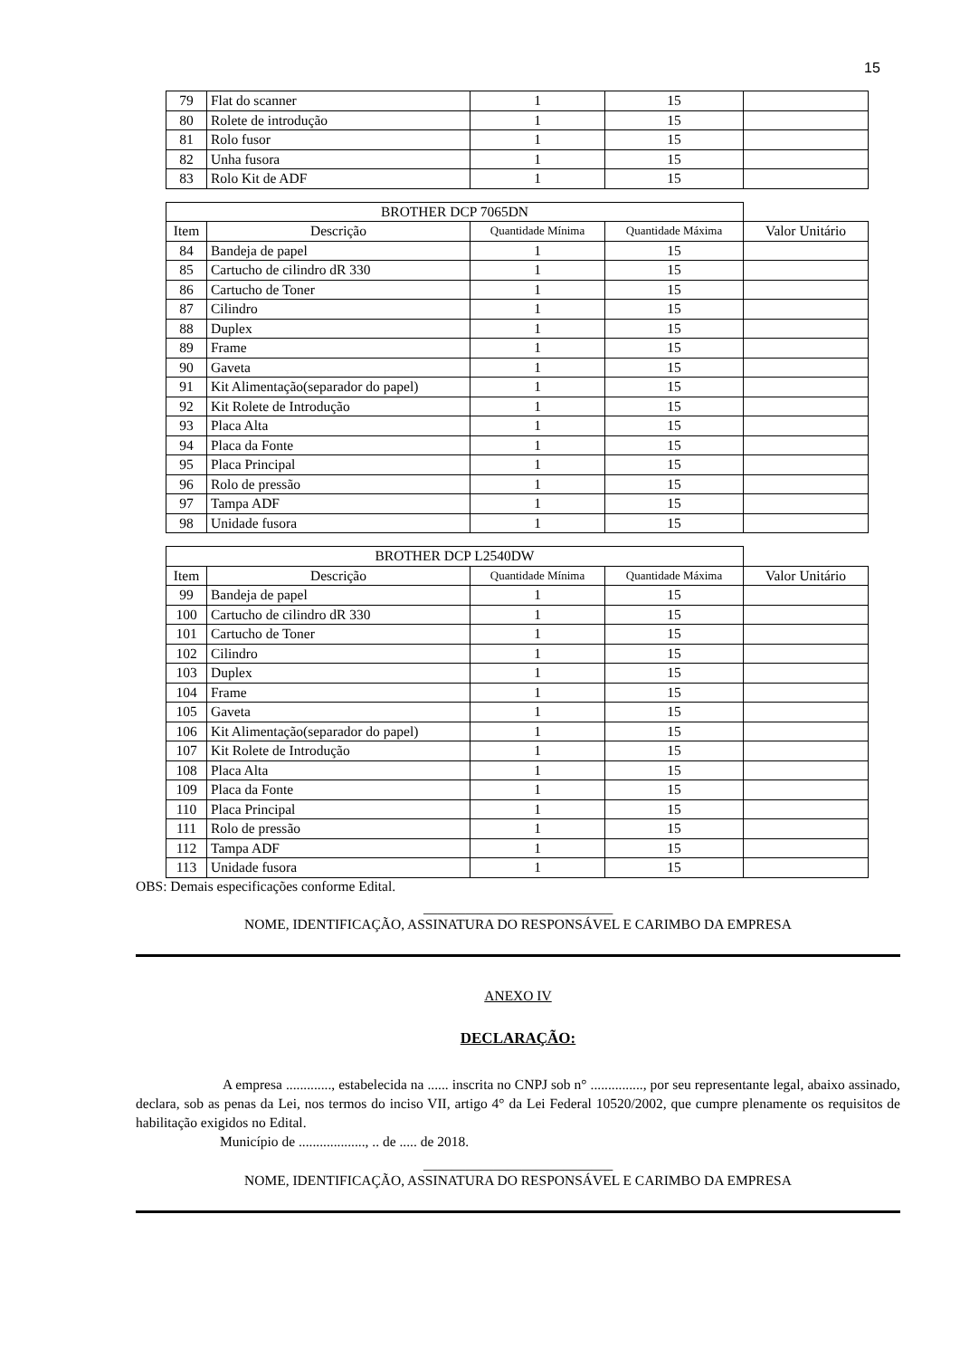15
| 79 | Flat do scanner | 1 | 15 | |
| 80 | Rolete de introdução | 1 | 15 | |
| 81 | Rolo fusor | 1 | 15 | |
| 82 | Unha fusora | 1 | 15 | |
| 83 | Rolo Kit de ADF | 1 | 15 | |
| BROTHER DCP 7065DN | | | | |
| --- | --- | --- | --- | --- |
| Item | Descrição | Quantidade Mínima | Quantidade Máxima | Valor Unitário |
| 84 | Bandeja de papel | 1 | 15 | |
| 85 | Cartucho de cilindro dR 330 | 1 | 15 | |
| 86 | Cartucho de Toner | 1 | 15 | |
| 87 | Cilindro | 1 | 15 | |
| 88 | Duplex | 1 | 15 | |
| 89 | Frame | 1 | 15 | |
| 90 | Gaveta | 1 | 15 | |
| 91 | Kit Alimentação(separador do papel) | 1 | 15 | |
| 92 | Kit Rolete de Introdução | 1 | 15 | |
| 93 | Placa Alta | 1 | 15 | |
| 94 | Placa da Fonte | 1 | 15 | |
| 95 | Placa Principal | 1 | 15 | |
| 96 | Rolo de pressão | 1 | 15 | |
| 97 | Tampa ADF | 1 | 15 | |
| 98 | Unidade fusora | 1 | 15 | |
| BROTHER DCP L2540DW | | | | |
| --- | --- | --- | --- | --- |
| Item | Descrição | Quantidade Mínima | Quantidade Máxima | Valor Unitário |
| 99 | Bandeja de papel | 1 | 15 | |
| 100 | Cartucho de cilindro dR 330 | 1 | 15 | |
| 101 | Cartucho de Toner | 1 | 15 | |
| 102 | Cilindro | 1 | 15 | |
| 103 | Duplex | 1 | 15 | |
| 104 | Frame | 1 | 15 | |
| 105 | Gaveta | 1 | 15 | |
| 106 | Kit Alimentação(separador do papel) | 1 | 15 | |
| 107 | Kit Rolete de Introdução | 1 | 15 | |
| 108 | Placa Alta | 1 | 15 | |
| 109 | Placa da Fonte | 1 | 15 | |
| 110 | Placa Principal | 1 | 15 | |
| 111 | Rolo de pressão | 1 | 15 | |
| 112 | Tampa ADF | 1 | 15 | |
| 113 | Unidade fusora | 1 | 15 | |
OBS: Demais especificações conforme Edital.
___________________________
NOME, IDENTIFICAÇÃO, ASSINATURA DO RESPONSÁVEL E CARIMBO DA EMPRESA
ANEXO IV
DECLARAÇÃO:
A empresa ............., estabelecida na ...... inscrita no CNPJ sob n° ..............., por seu representante legal, abaixo assinado, declara, sob as penas da Lei, nos termos do inciso VII, artigo 4° da Lei Federal 10520/2002, que cumpre plenamente os requisitos de habilitação exigidos no Edital.
Município de ..................., .. de ..... de 2018.
___________________________
NOME, IDENTIFICAÇÃO, ASSINATURA DO RESPONSÁVEL E CARIMBO DA EMPRESA